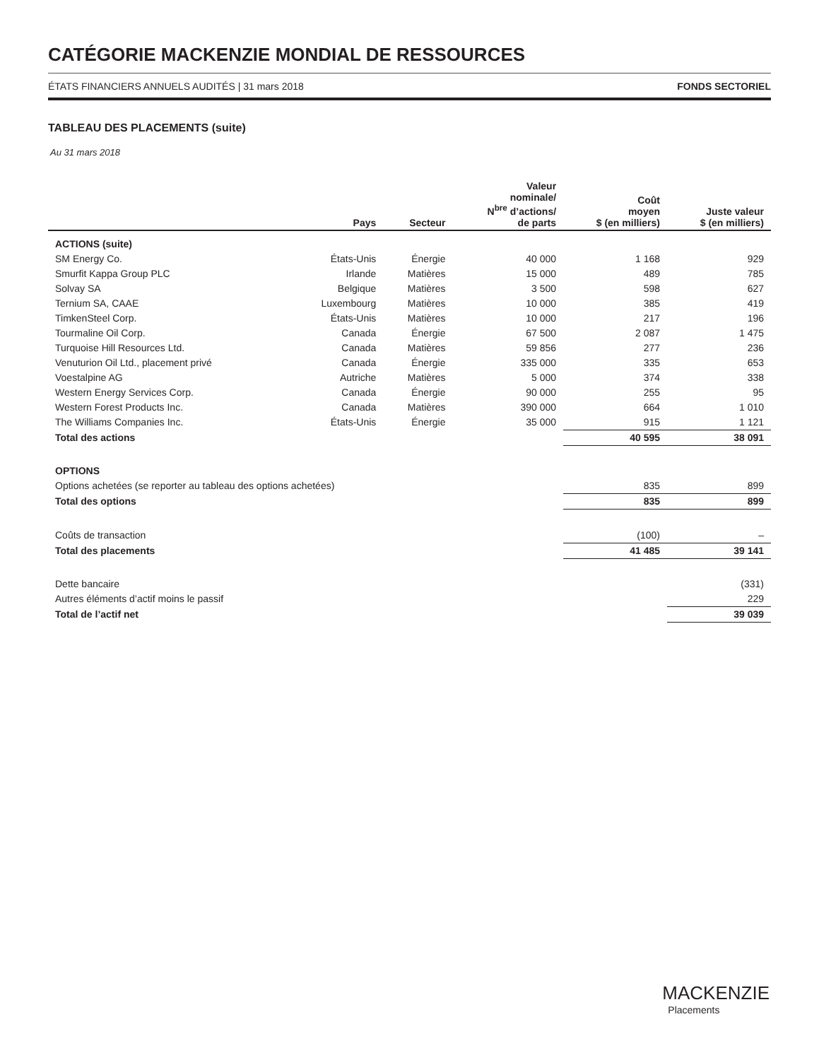CATÉGORIE MACKENZIE MONDIAL DE RESSOURCES
ÉTATS FINANCIERS ANNUELS AUDITÉS | 31 mars 2018 FONDS SECTORIEL
TABLEAU DES PLACEMENTS (suite)
Au 31 mars 2018
| | Pays | Secteur | Valeur nominale/ N<sup>bre</sup> d’actions/ de parts | Coût moyen $ (en milliers) | Juste valeur $ (en milliers) |
| --- | --- | --- | --- | --- | --- |
| ACTIONS (suite) | | | | | |
| SM Energy Co. | États-Unis | Énergie | 40 000 | 1 168 | 929 |
| Smurfit Kappa Group PLC | Irlande | Matières | 15 000 | 489 | 785 |
| Solvay SA | Belgique | Matières | 3 500 | 598 | 627 |
| Ternium SA, CAAE | Luxembourg | Matières | 10 000 | 385 | 419 |
| TimkenSteel Corp. | États-Unis | Matières | 10 000 | 217 | 196 |
| Tourmaline Oil Corp. | Canada | Énergie | 67 500 | 2 087 | 1 475 |
| Turquoise Hill Resources Ltd. | Canada | Matières | 59 856 | 277 | 236 |
| Venuturion Oil Ltd., placement privé | Canada | Énergie | 335 000 | 335 | 653 |
| Voestalpine AG | Autriche | Matières | 5 000 | 374 | 338 |
| Western Energy Services Corp. | Canada | Énergie | 90 000 | 255 | 95 |
| Western Forest Products Inc. | Canada | Matières | 390 000 | 664 | 1 010 |
| The Williams Companies Inc. | États-Unis | Énergie | 35 000 | 915 | 1 121 |
| Total des actions | | | | 40 595 | 38 091 |
| OPTIONS | | | | | |
| Options achetées (se reporter au tableau des options achetées) | | | | 835 | 899 |
| Total des options | | | | 835 | 899 |
| Coûts de transaction | | | | (100) | – |
| Total des placements | | | | 41 485 | 39 141 |
| Dette bancaire | | | | | (331) |
| Autres éléments d’actif moins le passif | | | | | 229 |
| Total de l’actif net | | | | | 39 039 |
MACKENZIE
Placements